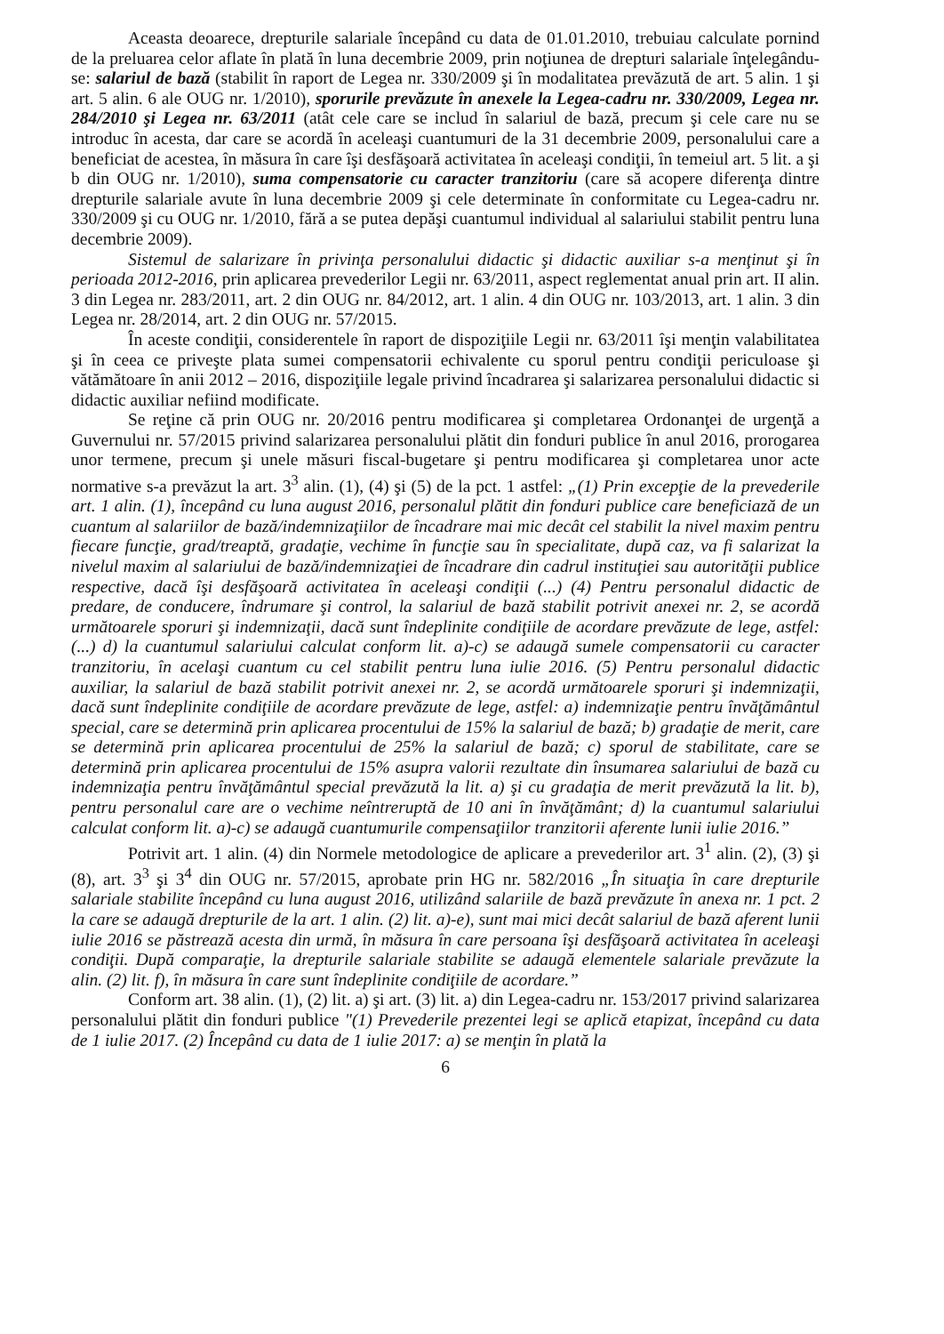Aceasta deoarece, drepturile salariale începând cu data de 01.01.2010, trebuiau calculate pornind de la preluarea celor aflate în plată în luna decembrie 2009, prin noţiunea de drepturi salariale înţelegându-se: salariul de bază (stabilit în raport de Legea nr. 330/2009 şi în modalitatea prevăzută de art. 5 alin. 1 şi art. 5 alin. 6 ale OUG nr. 1/2010), sporurile prevăzute în anexele la Legea-cadru nr. 330/2009, Legea nr. 284/2010 şi Legea nr. 63/2011 (atât cele care se includ în salariul de bază, precum şi cele care nu se introduc în acesta, dar care se acordă în aceleaşi cuantumuri de la 31 decembrie 2009, personalului care a beneficiat de acestea, în măsura în care îşi desfăşoară activitatea în aceleaşi condiţii, în temeiul art. 5 lit. a şi b din OUG nr. 1/2010), suma compensatorie cu caracter tranzitoriu (care să acopere diferenţa dintre drepturile salariale avute în luna decembrie 2009 şi cele determinate în conformitate cu Legea-cadru nr. 330/2009 şi cu OUG nr. 1/2010, fără a se putea depăşi cuantumul individual al salariului stabilit pentru luna decembrie 2009).
Sistemul de salarizare în privinţa personalului didactic şi didactic auxiliar s-a menţinut şi în perioada 2012-2016, prin aplicarea prevederilor Legii nr. 63/2011, aspect reglementat anual prin art. II alin. 3 din Legea nr. 283/2011, art. 2 din OUG nr. 84/2012, art. 1 alin. 4 din OUG nr. 103/2013, art. 1 alin. 3 din Legea nr. 28/2014, art. 2 din OUG nr. 57/2015.
În aceste condiţii, considerentele în raport de dispoziţiile Legii nr. 63/2011 îşi menţin valabilitatea şi în ceea ce priveşte plata sumei compensatorii echivalente cu sporul pentru condiţii periculoase şi vătămătoare în anii 2012 – 2016, dispoziţiile legale privind încadrarea şi salarizarea personalului didactic si didactic auxiliar nefiind modificate.
Se reţine că prin OUG nr. 20/2016 pentru modificarea şi completarea Ordonanţei de urgenţă a Guvernului nr. 57/2015 privind salarizarea personalului plătit din fonduri publice în anul 2016, prorogarea unor termene, precum şi unele măsuri fiscal-bugetare şi pentru modificarea şi completarea unor acte normative s-a prevăzut la art. 3<sup>3</sup> alin. (1), (4) şi (5) de la pct. 1 astfel: „(1) Prin excepţie de la prevederile art. 1 alin. (1), începând cu luna august 2016, personalul plătit din fonduri publice care beneficiază de un cuantum al salariilor de bază/indemnizaţiilor de încadrare mai mic decât cel stabilit la nivel maxim pentru fiecare funcţie, grad/treaptă, gradaţie, vechime în funcţie sau în specialitate, după caz, va fi salarizat la nivelul maxim al salariului de bază/indemnizaţiei de încadrare din cadrul instituţiei sau autorităţii publice respective, dacă îşi desfăşoară activitatea în aceleaşi condiţii (...) (4) Pentru personalul didactic de predare, de conducere, îndrumare şi control, la salariul de bază stabilit potrivit anexei nr. 2, se acordă următoarele sporuri şi indemnizaţii, dacă sunt îndeplinite condiţiile de acordare prevăzute de lege, astfel: (...) d) la cuantumul salariului calculat conform lit. a)-c) se adaugă sumele compensatorii cu caracter tranzitoriu, în acelaşi cuantum cu cel stabilit pentru luna iulie 2016. (5) Pentru personalul didactic auxiliar, la salariul de bază stabilit potrivit anexei nr. 2, se acordă următoarele sporuri şi indemnizaţii, dacă sunt îndeplinite condiţiile de acordare prevăzute de lege, astfel: a) indemnizaţie pentru învăţământul special, care se determină prin aplicarea procentului de 15% la salariul de bază; b) gradaţie de merit, care se determină prin aplicarea procentului de 25% la salariul de bază; c) sporul de stabilitate, care se determină prin aplicarea procentului de 15% asupra valorii rezultate din însumarea salariului de bază cu indemnizaţia pentru învăţământul special prevăzută la lit. a) şi cu gradaţia de merit prevăzută la lit. b), pentru personalul care are o vechime neîntreruptă de 10 ani în învăţământ; d) la cuantumul salariului calculat conform lit. a)-c) se adaugă cuantumurile compensaţiilor tranzitorii aferente lunii iulie 2016.”
Potrivit art. 1 alin. (4) din Normele metodologice de aplicare a prevederilor art. 3<sup>1</sup> alin. (2), (3) şi (8), art. 3<sup>3</sup> şi 3<sup>4</sup> din OUG nr. 57/2015, aprobate prin HG nr. 582/2016 „În situaţia în care drepturile salariale stabilite începând cu luna august 2016, utilizând salariile de bază prevăzute în anexa nr. 1 pct. 2 la care se adaugă drepturile de la art. 1 alin. (2) lit. a)-e), sunt mai mici decât salariul de bază aferent lunii iulie 2016 se păstrează acesta din urmă, în măsura în care persoana îşi desfăşoară activitatea în aceleaşi condiţii. După comparaţie, la drepturile salariale stabilite se adaugă elementele salariale prevăzute la alin. (2) lit. f), în măsura în care sunt îndeplinite condiţiile de acordare.”
Conform art. 38 alin. (1), (2) lit. a) şi art. (3) lit. a) din Legea-cadru nr. 153/2017 privind salarizarea personalului plătit din fonduri publice "(1) Prevederile prezentei legi se aplică etapizat, începând cu data de 1 iulie 2017. (2) Începând cu data de 1 iulie 2017: a) se menţin în plată la
6